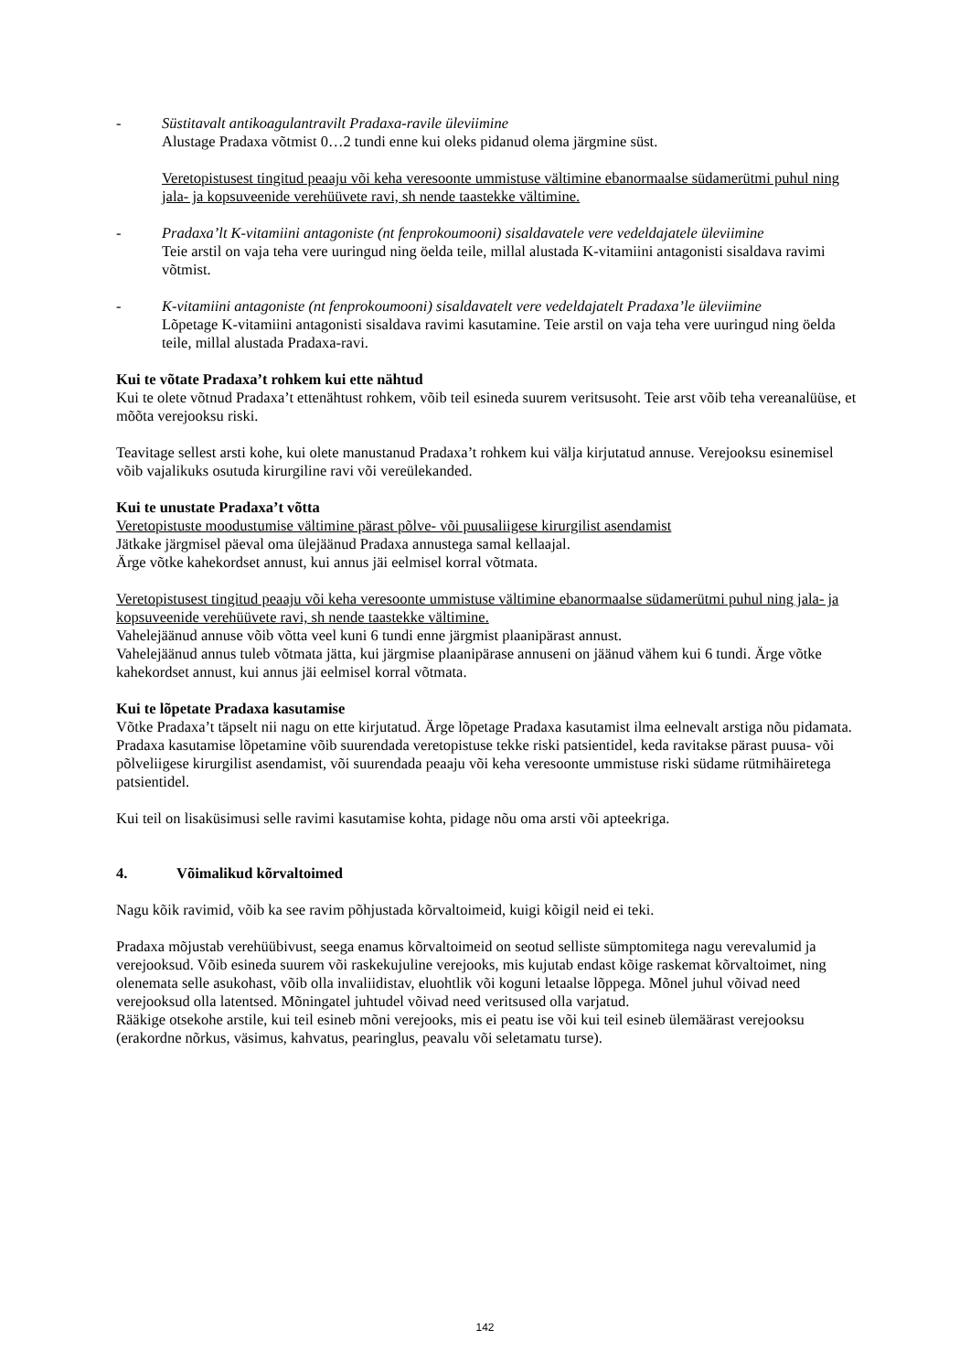- Süstitavalt antikoagulantravilt Pradaxa-ravile üleviimine
Alustage Pradaxa võtmist 0…2 tundi enne kui oleks pidanud olema järgmine süst.
Veretopistusest tingitud peaaju või keha veresoonte ummistuse vältimine ebanormaalse südamerütmi puhul ning jala- ja kopsuveenide verehüüvete ravi, sh nende taastekke vältimine.
- Pradaxa’lt K-vitamiini antagoniste (nt fenprokoumooni) sisaldavatele vere vedeldajatele üleviimine
Teie arstil on vaja teha vere uuringud ning öelda teile, millal alustada K-vitamiini antagonisti sisaldava ravimi võtmist.
- K-vitamiini antagoniste (nt fenprokoumooni) sisaldavatelt vere vedeldajatelt Pradaxa’le üleviimine
Lõpetage K-vitamiini antagonisti sisaldava ravimi kasutamine. Teie arstil on vaja teha vere uuringud ning öelda teile, millal alustada Pradaxa-ravi.
Kui te võtate Pradaxa’t rohkem kui ette nähtud
Kui te olete võtnud Pradaxa’t ettenähtust rohkem, võib teil esineda suurem veritsusoht. Teie arst võib teha vereanalüüse, et mõõta verejooksu riski.
Teavitage sellest arsti kohe, kui olete manustanud Pradaxa’t rohkem kui välja kirjutatud annuse. Verejooksu esinemisel võib vajalikuks osutuda kirurgiline ravi või vereülekanded.
Kui te unustate Pradaxa’t võtta
Veretopistuste moodustumise vältimine pärast põlve- või puusaliigese kirurgilist asendamist
Jätkake järgmisel päeval oma ülejäänud Pradaxa annustega samal kellaajal.
Ärge võtke kahekordset annust, kui annus jäi eelmisel korral võtmata.
Veretopistusest tingitud peaaju või keha veresoonte ummistuse vältimine ebanormaalse südamerütmi puhul ning jala- ja kopsuveenide verehüüvete ravi, sh nende taastekke vältimine.
Vahelejäänud annuse võib võtta veel kuni 6 tundi enne järgmist plaanipärast annust.
Vahelejäänud annus tuleb võtmata jätta, kui järgmise plaanipärase annuseni on jäänud vähem kui 6 tundi. Ärge võtke kahekordset annust, kui annus jäi eelmisel korral võtmata.
Kui te lõpetate Pradaxa kasutamise
Võtke Pradaxa’t täpselt nii nagu on ette kirjutatud. Ärge lõpetage Pradaxa kasutamist ilma eelnevalt arstiga nõu pidamata. Pradaxa kasutamise lõpetamine võib suurendada veretopistuse tekke riski patsientidel, keda ravitakse pärast puusa- või põlveliigese kirurgilist asendamist, või suurendada peaaju või keha veresoonte ummistuse riski südame rütmihäiretega patsientidel.
Kui teil on lisaküsimusi selle ravimi kasutamise kohta, pidage nõu oma arsti või apteekriga.
4. Võimalikud kõrvaltoimed
Nagu kõik ravimid, võib ka see ravim põhjustada kõrvaltoimeid, kuigi kõigil neid ei teki.
Pradaxa mõjustab verehüübivust, seega enamus kõrvaltoimeid on seotud selliste sümptomitega nagu verevalumid ja verejooksud. Võib esineda suurem või raskekujuline verejooks, mis kujutab endast kõige raskemat kõrvaltoimet, ning olenemata selle asukohast, võib olla invaliidistav, eluohtlik või koguni letaalse lõppega. Mõnel juhul võivad need verejooksud olla latentsed. Mõningatel juhtudel võivad need veritsused olla varjatud.
Rääkige otsekohe arstile, kui teil esineb mõni verejooks, mis ei peatu ise või kui teil esineb ülemäärast verejooksu (erakordne nõrkus, väsimus, kahvatus, pearinglus, peavalu või seletamatu turse).
142